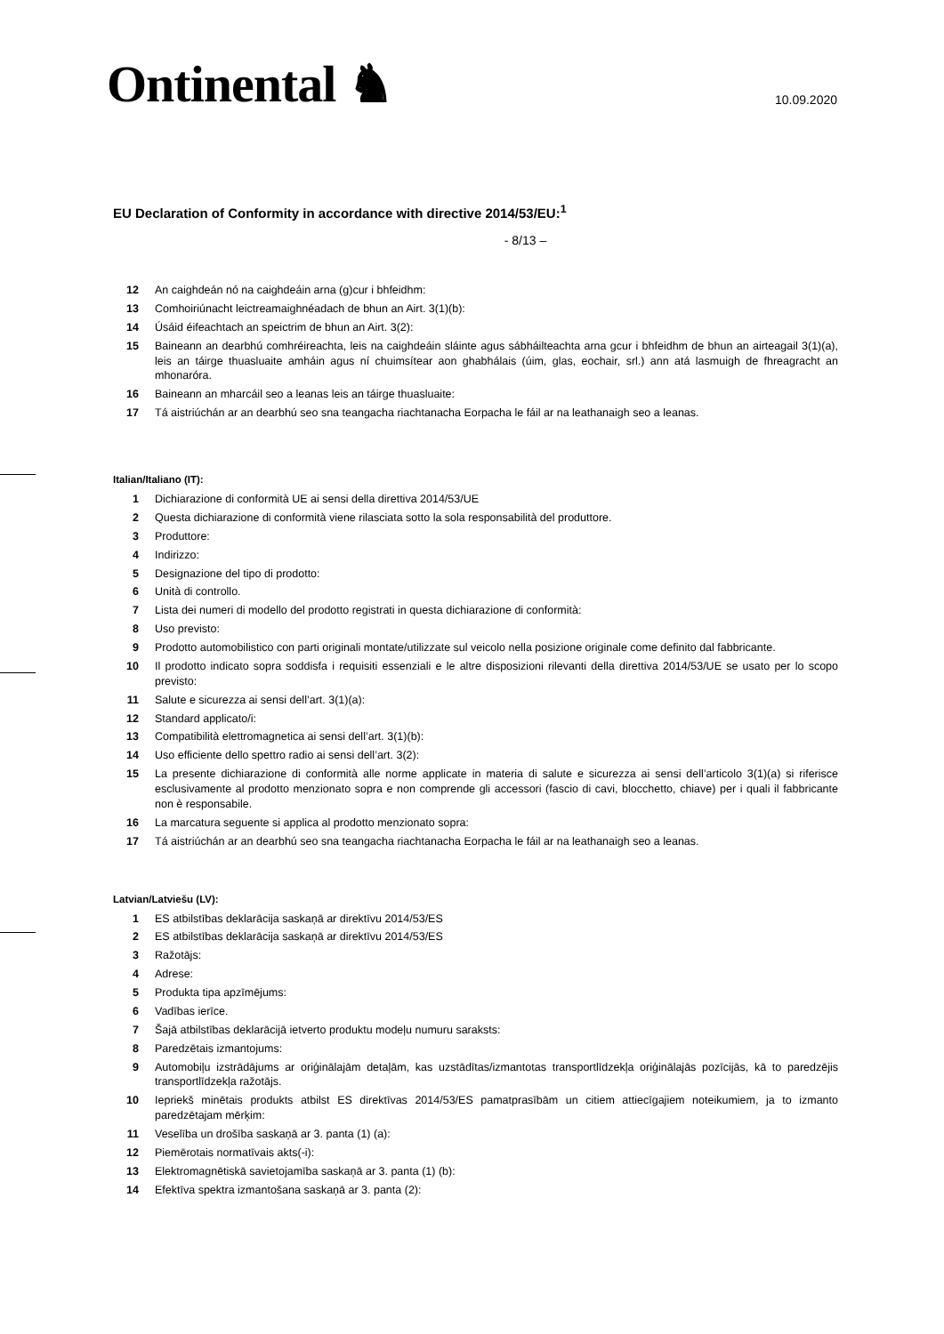Ontinental ♞
10.09.2020
EU Declaration of Conformity in accordance with directive 2014/53/EU:<sup>1</sup>
- 8/13 –
12 An caighdeán nó na caighdeáin arna (g)cur i bhfeidhm:
13 Comhoiriúnacht leictreamaighnéadach de bhun an Airt. 3(1)(b):
14 Úsáid éifeachtach an speictrim de bhun an Airt. 3(2):
15 Baineann an dearbhú comhréireachta, leis na caighdeáin sláinte agus sábháilteachta arna gcur i bhfeidhm de bhun an airteagail 3(1)(a), leis an táirge thuasluaite amháin agus ní chuimsítear aon ghabhálais (úim, glas, eochair, srl.) ann atá lasmuigh de fhreagracht an mhonaróra.
16 Baineann an mharcáil seo a leanas leis an táirge thuasluaite:
17 Tá aistriúchán ar an dearbhú seo sna teangacha riachtanacha Eorpacha le fáil ar na leathanaigh seo a leanas.
Italian/Italiano (IT):
1 Dichiarazione di conformità UE ai sensi della direttiva 2014/53/UE
2 Questa dichiarazione di conformità viene rilasciata sotto la sola responsabilità del produttore.
3 Produttore:
4 Indirizzo:
5 Designazione del tipo di prodotto:
6 Unità di controllo.
7 Lista dei numeri di modello del prodotto registrati in questa dichiarazione di conformità:
8 Uso previsto:
9 Prodotto automobilistico con parti originali montate/utilizzate sul veicolo nella posizione originale come definito dal fabbricante.
10 Il prodotto indicato sopra soddisfa i requisiti essenziali e le altre disposizioni rilevanti della direttiva 2014/53/UE se usato per lo scopo previsto:
11 Salute e sicurezza ai sensi dell’art. 3(1)(a):
12 Standard applicato/i:
13 Compatibilità elettromagnetica ai sensi dell’art. 3(1)(b):
14 Uso efficiente dello spettro radio ai sensi dell’art. 3(2):
15 La presente dichiarazione di conformità alle norme applicate in materia di salute e sicurezza ai sensi dell’articolo 3(1)(a) si riferisce esclusivamente al prodotto menzionato sopra e non comprende gli accessori (fascio di cavi, blocchetto, chiave) per i quali il fabbricante non è responsabile.
16 La marcatura seguente si applica al prodotto menzionato sopra:
17 Tá aistriúchán ar an dearbhú seo sna teangacha riachtanacha Eorpacha le fáil ar na leathanaigh seo a leanas.
Latvian/Latviešu (LV):
1 ES atbilstības deklarācija saskaņā ar direktīvu 2014/53/ES
2 ES atbilstības deklarācija saskaņā ar direktīvu 2014/53/ES
3 Ražotājs:
4 Adrese:
5 Produkta tipa apzīmējums:
6 Vadības ierīce.
7 Šajā atbilstības deklarācijā ietverto produktu modeļu numuru saraksts:
8 Paredzētais izmantojums:
9 Automobiļu izstrādājums ar oriģinālajām detaļām, kas uzstādītas/izmantotas transportlīdzekļa oriģinālajās pozīcijās, kā to paredzējis transportlīdzekļa ražotājs.
10 Iepriekš minētais produkts atbilst ES direktīvas 2014/53/ES pamatprasībām un citiem attiecīgajiem noteikumiem, ja to izmanto paredzētajam mērķim:
11 Veselība un drošība saskaņā ar 3. panta (1) (a):
12 Piemērotais normatīvais akts(-i):
13 Elektromagnētiskā savietojamība saskaņā ar 3. panta (1) (b):
14 Efektīva spektra izmantošana saskaņā ar 3. panta (2):